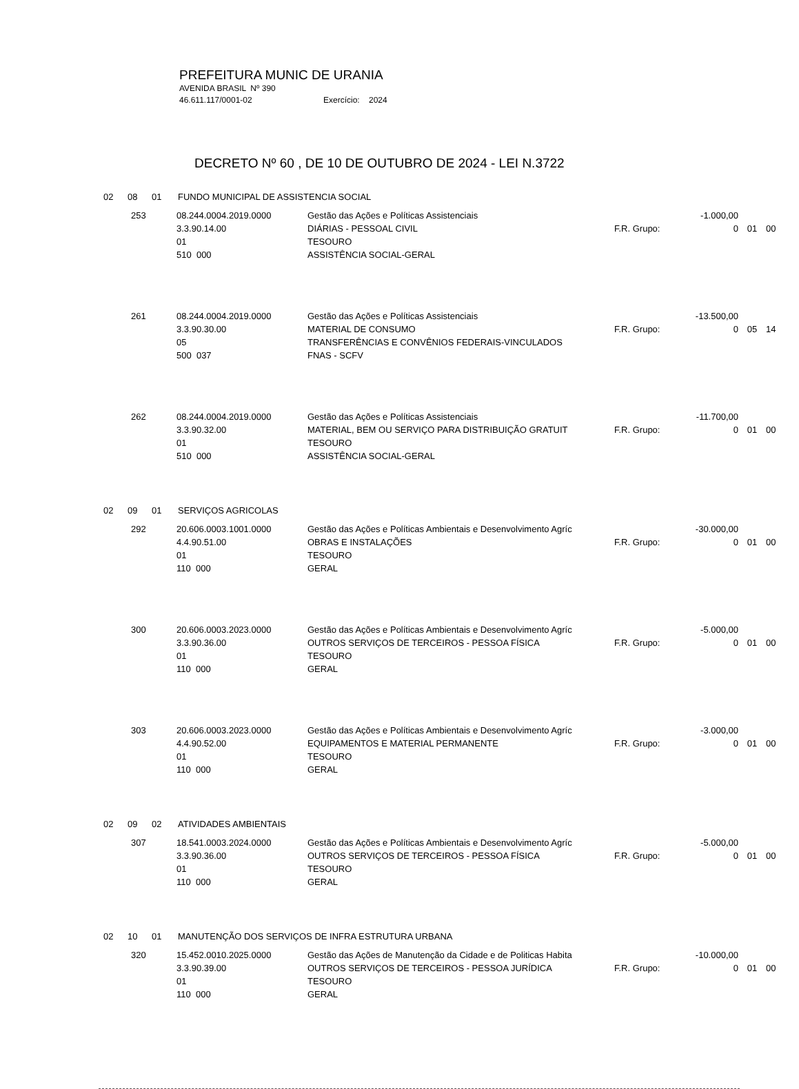PREFEITURA MUNIC DE URANIA
AVENIDA BRASIL Nº 390
46.611.117/0001-02 Exercício: 2024
DECRETO Nº 60 , DE 10 DE OUTUBRO DE 2024 - LEI N.3722
02 08 01 FUNDO MUNICIPAL DE ASSISTENCIA SOCIAL
| 253 | 08.244.0004.2019.0000 | Gestão das Ações e Políticas Assistenciais | -1.000,00 | | | |
| | 3.3.90.14.00 | DIÁRIAS - PESSOAL CIVIL | F.R. Grupo: | 0 | 01 | 00 |
| | 01 | TESOURO | | | | |
| | 510 000 | ASSISTÊNCIA SOCIAL-GERAL | | | | |
| 261 | 08.244.0004.2019.0000 | Gestão das Ações e Políticas Assistenciais | -13.500,00 | | | |
| | 3.3.90.30.00 | MATERIAL DE CONSUMO | F.R. Grupo: | 0 | 05 | 14 |
| | 05 | TRANSFERÊNCIAS E CONVÊNIOS FEDERAIS-VINCULADOS | | | | |
| | 500 037 | FNAS - SCFV | | | | |
| 262 | 08.244.0004.2019.0000 | Gestão das Ações e Políticas Assistenciais | -11.700,00 | | | |
| | 3.3.90.32.00 | MATERIAL, BEM OU SERVIÇO PARA DISTRIBUIÇÃO GRATUIT | F.R. Grupo: | 0 | 01 | 00 |
| | 01 | TESOURO | | | | |
| | 510 000 | ASSISTÊNCIA SOCIAL-GERAL | | | | |
02 09 01 SERVIÇOS AGRICOLAS
| 292 | 20.606.0003.1001.0000 | Gestão das Ações e Políticas Ambientais e Desenvolvimento Agríc | -30.000,00 | | | |
| | 4.4.90.51.00 | OBRAS E INSTALAÇÕES | F.R. Grupo: | 0 | 01 | 00 |
| | 01 | TESOURO | | | | |
| | 110 000 | GERAL | | | | |
| 300 | 20.606.0003.2023.0000 | Gestão das Ações e Políticas Ambientais e Desenvolvimento Agríc | -5.000,00 | | | |
| | 3.3.90.36.00 | OUTROS SERVIÇOS DE TERCEIROS - PESSOA FÍSICA | F.R. Grupo: | 0 | 01 | 00 |
| | 01 | TESOURO | | | | |
| | 110 000 | GERAL | | | | |
| 303 | 20.606.0003.2023.0000 | Gestão das Ações e Políticas Ambientais e Desenvolvimento Agríc | -3.000,00 | | | |
| | 4.4.90.52.00 | EQUIPAMENTOS E MATERIAL PERMANENTE | F.R. Grupo: | 0 | 01 | 00 |
| | 01 | TESOURO | | | | |
| | 110 000 | GERAL | | | | |
02 09 02 ATIVIDADES AMBIENTAIS
| 307 | 18.541.0003.2024.0000 | Gestão das Ações e Políticas Ambientais e Desenvolvimento Agríc | -5.000,00 | | | |
| | 3.3.90.36.00 | OUTROS SERVIÇOS DE TERCEIROS - PESSOA FÍSICA | F.R. Grupo: | 0 | 01 | 00 |
| | 01 | TESOURO | | | | |
| | 110 000 | GERAL | | | | |
02 10 01 MANUTENÇÃO DOS SERVIÇOS DE INFRA ESTRUTURA URBANA
| 320 | 15.452.0010.2025.0000 | Gestão das Ações de Manutenção da Cidade e de Politicas Habita | -10.000,00 | | | |
| | 3.3.90.39.00 | OUTROS SERVIÇOS DE TERCEIROS - PESSOA JURÍDICA | F.R. Grupo: | 0 | 01 | 00 |
| | 01 | TESOURO | | | | |
| | 110 000 | GERAL | | | | |